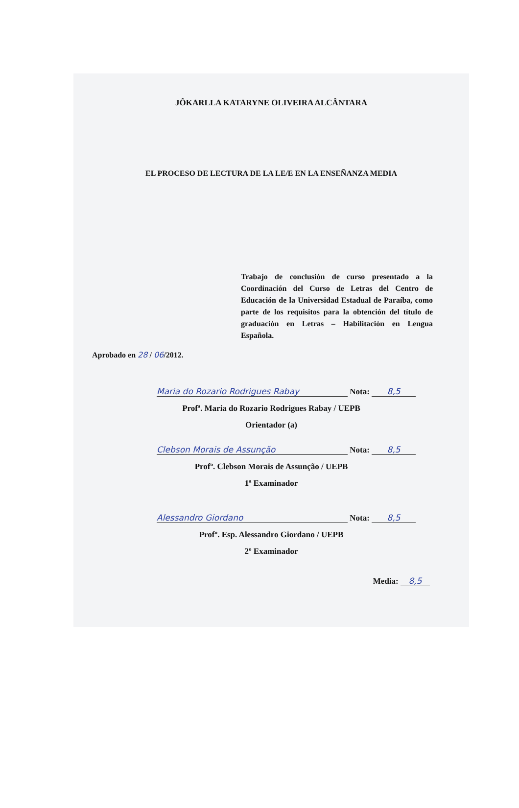JÔKARLLA KATARYNE OLIVEIRA ALCÂNTARA
EL PROCESO DE LECTURA DE LA LE/E EN LA ENSEÑANZA MEDIA
Trabajo de conclusión de curso presentado a la Coordinación del Curso de Letras del Centro de Educación de la Universidad Estadual de Paraíba, como parte de los requisitos para la obtención del título de graduación en Letras – Habilitación en Lengua Española.
Aprobado en 28 / 06/2012.
Maria do Rozario Rodrigues Rabay Nota: 8,5
Profª. Maria do Rozario Rodrigues Rabay / UEPB
Orientador (a)
Clebson Morais de Assunção Nota: 8,5
Profº. Clebson Morais de Assunção / UEPB
1ª Examinador
Alessandro Giordano Nota: 8,5
Profº. Esp. Alessandro Giordano / UEPB
2º Examinador
Media: 8,5